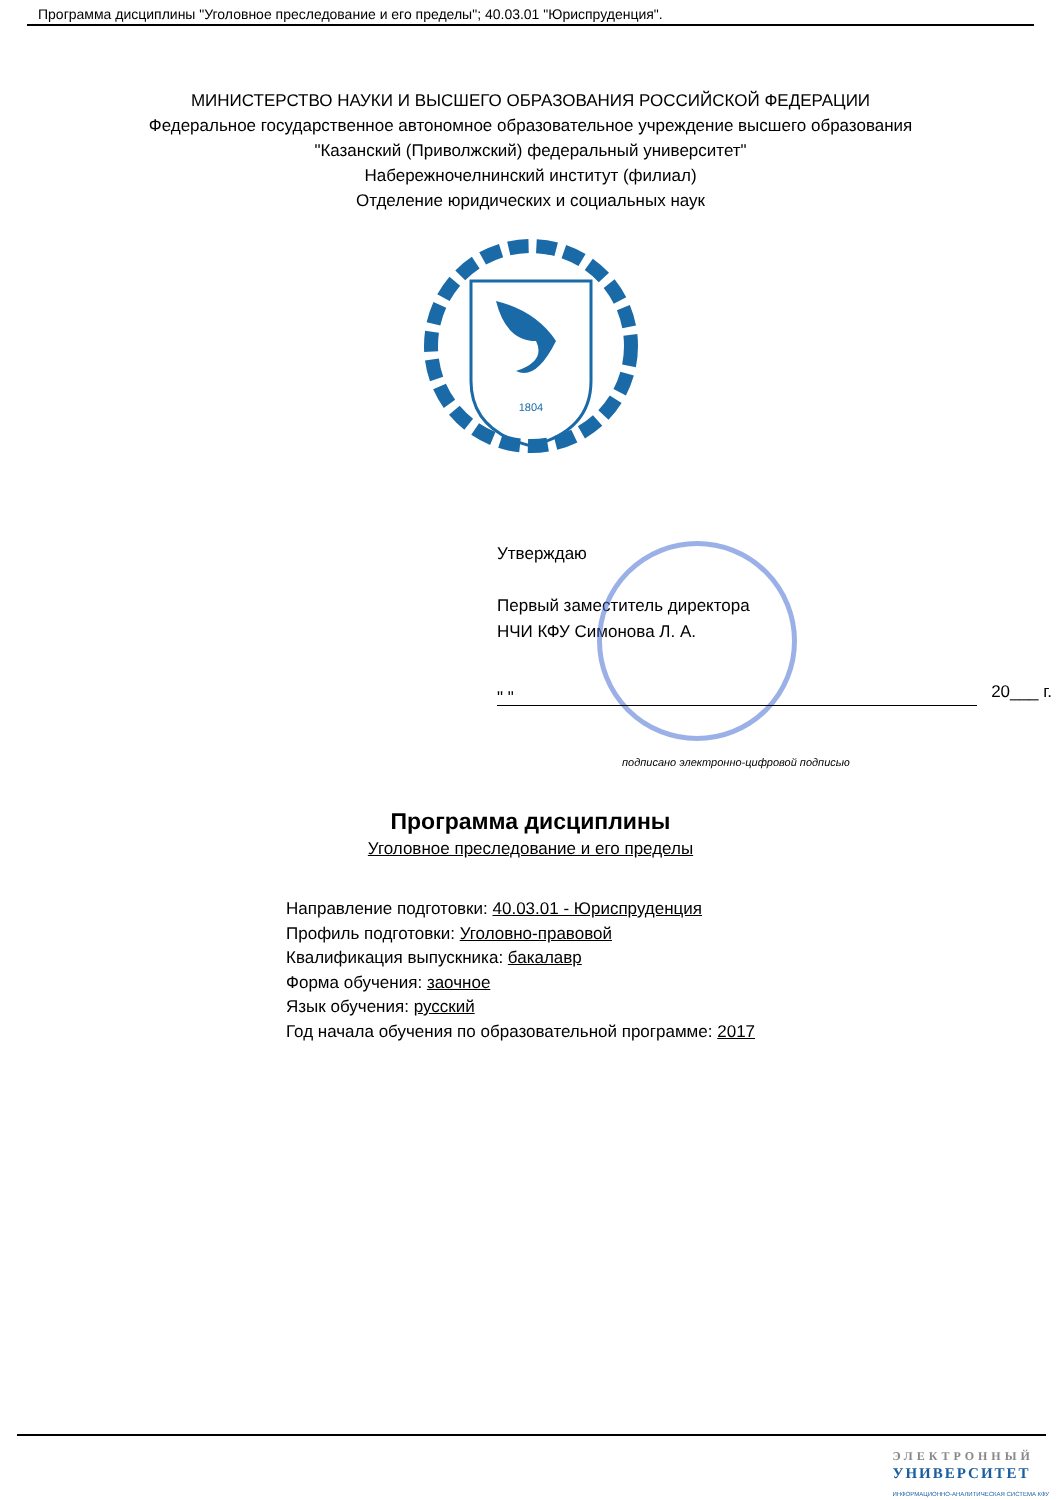Программа дисциплины "Уголовное преследование и его пределы"; 40.03.01 "Юриспруденция".
МИНИСТЕРСТВО НАУКИ И ВЫСШЕГО ОБРАЗОВАНИЯ РОССИЙСКОЙ ФЕДЕРАЦИИ
Федеральное государственное автономное образовательное учреждение высшего образования
"Казанский (Приволжский) федеральный университет"
Набережночелнинский институт (филиал)
Отделение юридических и социальных наук
1804
Утверждаю
Первый заместитель директора
НЧИ КФУ Симонова Л. А.
20___ г. " "
подписано электронно-цифровой подписью
Программа дисциплины
Уголовное преследование и его пределы
Направление подготовки: 40.03.01 - Юриспруденция
Профиль подготовки: Уголовно-правовой
Квалификация выпускника: бакалавр
Форма обучения: заочное
Язык обучения: русский
Год начала обучения по образовательной программе: 2017
ЭЛЕКТРОННЫЙ
УНИВЕРСИТЕТ
ИНФОРМАЦИОННО-АНАЛИТИЧЕСКАЯ СИСТЕМА КФУ